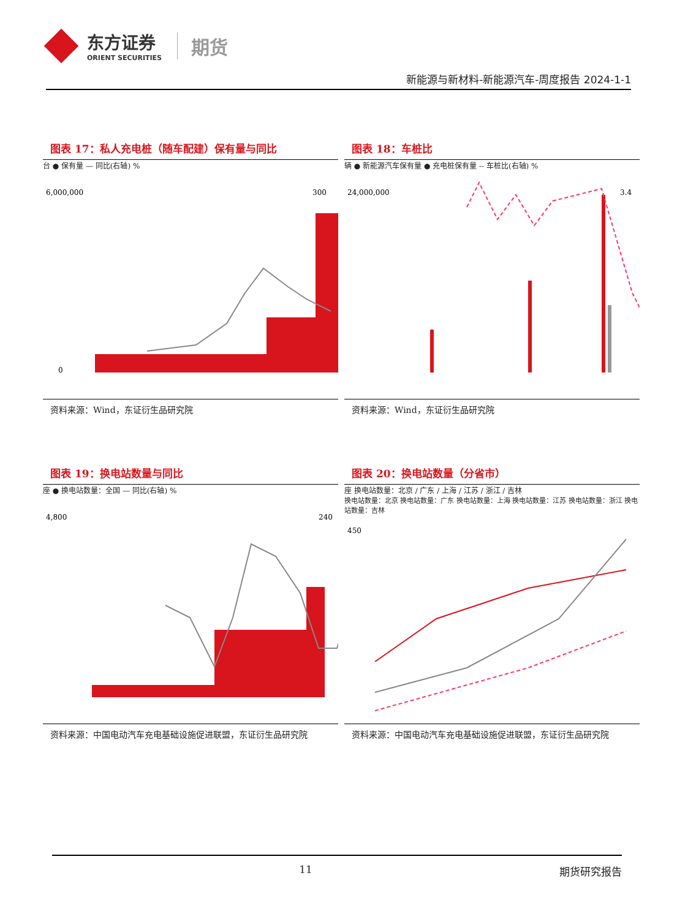东方证券
ORIENT SECURITIES
期货
新能源与新材料-新能源汽车-周度报告 2024-1-1
图表 17：私人充电桩（随车配建）保有量与同比
台 ● 保有量 — 同比(右轴) %
6,000,000
0
300
资料来源：Wind，东证衍生品研究院
图表 18：车桩比
辆 ● 新能源汽车保有量 ● 充电桩保有量 -- 车桩比(右轴) %
24,000,000
3.4
资料来源：Wind，东证衍生品研究院
图表 19：换电站数量与同比
座 ● 换电站数量：全国 — 同比(右轴) %
4,800
240
资料来源：中国电动汽车充电基础设施促进联盟，东证衍生品研究院
图表 20：换电站数量（分省市）
座 换电站数量：北京 / 广东 / 上海 / 江苏 / 浙江 / 吉林
换电站数量：北京 换电站数量：广东 换电站数量：上海 换电站数量：江苏 换电站数量：浙江 换电站数量：吉林
450
资料来源：中国电动汽车充电基础设施促进联盟，东证衍生品研究院
11 期货研究报告